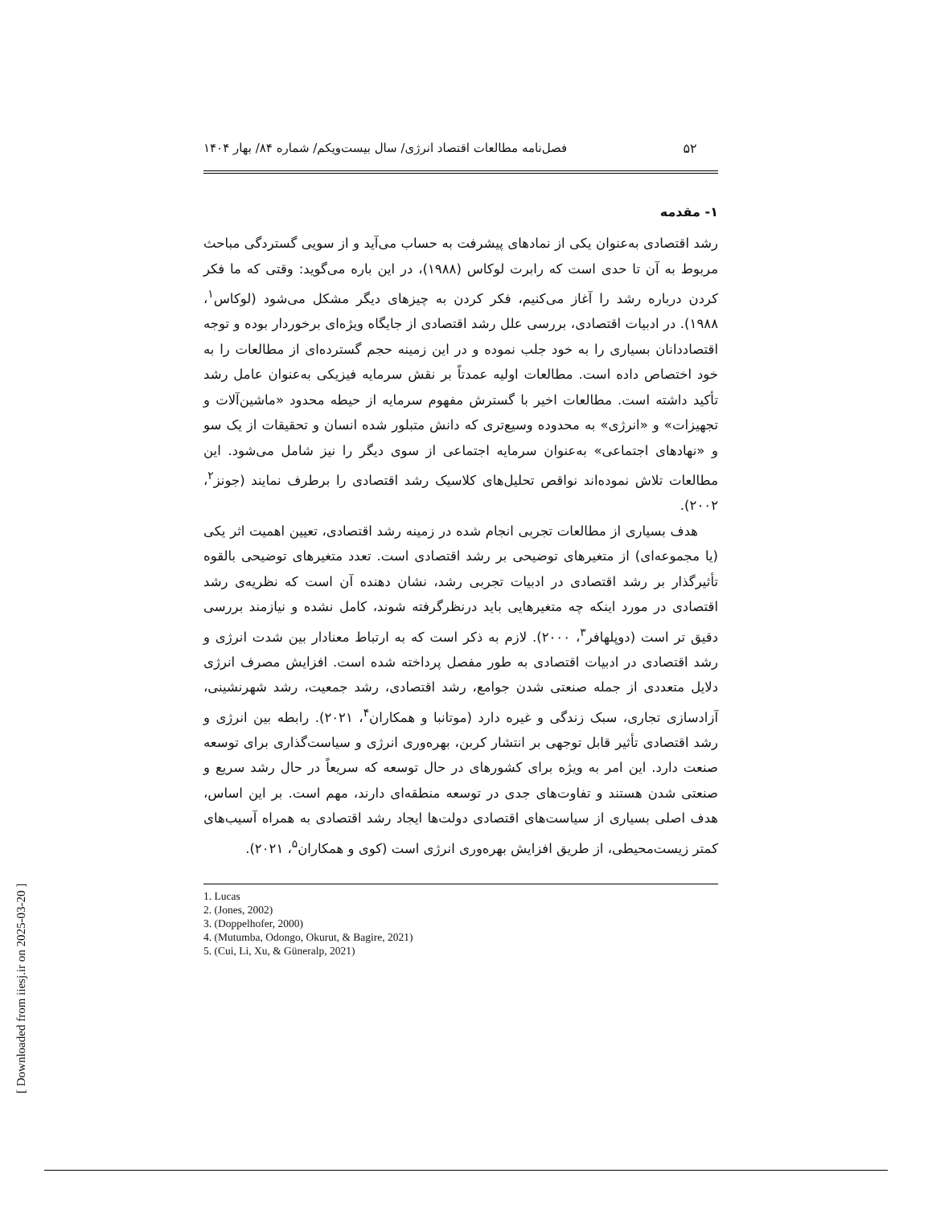[ Downloaded from iiesj.ir on 2025-03-20 ]
۵۲
فصل‌نامه مطالعات اقتصاد انرژی/ سال بیست‌ویکم/ شماره ۸۴/ بهار ۱۴۰۴
۱- مقدمه
رشد اقتصادی به‌عنوان یکی از نمادهای پیشرفت به حساب می‌آید و از سویی گستردگی مباحث مربوط به آن تا حدی است که رابرت لوکاس (۱۹۸۸)، در این باره می‌گوید: وقتی که ما فکر کردن درباره رشد را آغاز می‌کنیم، فکر کردن به چیزهای دیگر مشکل می‌شود (لوکاس<sup>۱</sup>، ۱۹۸۸). در ادبیات اقتصادی، بررسی علل رشد اقتصادی از جایگاه ویژه‌ای برخوردار بوده و توجه اقتصاددانان بسیاری را به خود جلب نموده و در این زمینه حجم گسترده‌ای از مطالعات را به خود اختصاص داده است. مطالعات اولیه عمدتاً بر نقش سرمایه فیزیکی به‌عنوان عامل رشد تأکید داشته است. مطالعات اخیر با گسترش مفهوم سرمایه از حیطه محدود «ماشین‌آلات و تجهیزات» و «انرژی» به محدوده وسیع‌تری که دانش متبلور شده انسان و تحقیقات از یک سو و «نهادهای اجتماعی» به‌عنوان سرمایه اجتماعی از سوی دیگر را نیز شامل می‌شود. این مطالعات تلاش نموده‌اند نواقص تحلیل‌های کلاسیک رشد اقتصادی را برطرف نمایند (جونز<sup>۲</sup>، ۲۰۰۲).
هدف بسیاری از مطالعات تجربی انجام شده در زمینه رشد اقتصادی، تعیین اهمیت اثر یکی (یا مجموعه‌ای) از متغیرهای توضیحی بر رشد اقتصادی است. تعدد متغیرهای توضیحی بالقوه تأثیرگذار بر رشد اقتصادی در ادبیات تجربی رشد، نشان دهنده آن است که نظریه‌ی رشد اقتصادی در مورد اینکه چه متغیرهایی باید درنظرگرفته شوند، کامل نشده و نیازمند بررسی دقیق تر است (دوپلهافر<sup>۳</sup>، ۲۰۰۰). لازم به ذکر است که به ارتباط معنادار بین شدت انرژی و رشد اقتصادی در ادبیات اقتصادی به طور مفصل پرداخته شده است. افزایش مصرف انرژی دلایل متعددی از جمله صنعتی شدن جوامع، رشد اقتصادی، رشد جمعیت، رشد شهرنشینی، آزادسازی تجاری، سبک زندگی و غیره دارد (موتانبا و همکاران<sup>۴</sup>، ۲۰۲۱). رابطه بین انرژی و رشد اقتصادی تأثیر قابل توجهی بر انتشار کربن، بهره‌وری انرژی و سیاست‌گذاری برای توسعه صنعت دارد. این امر به ویژه برای کشورهای در حال توسعه که سریعاً در حال رشد سریع و صنعتی شدن هستند و تفاوت‌های جدی در توسعه منطقه‌ای دارند، مهم است. بر این اساس، هدف اصلی بسیاری از سیاست‌های اقتصادی دولت‌ها ایجاد رشد اقتصادی به همراه آسیب‌های کمتر زیست‌محیطی، از طریق افزایش بهره‌وری انرژی است (کوی و همکاران<sup>۵</sup>، ۲۰۲۱).
1. Lucas
2. (Jones, 2002)
3. (Doppelhofer, 2000)
4. (Mutumba, Odongo, Okurut, & Bagire, 2021)
5. (Cui, Li, Xu, & Güneralp, 2021)